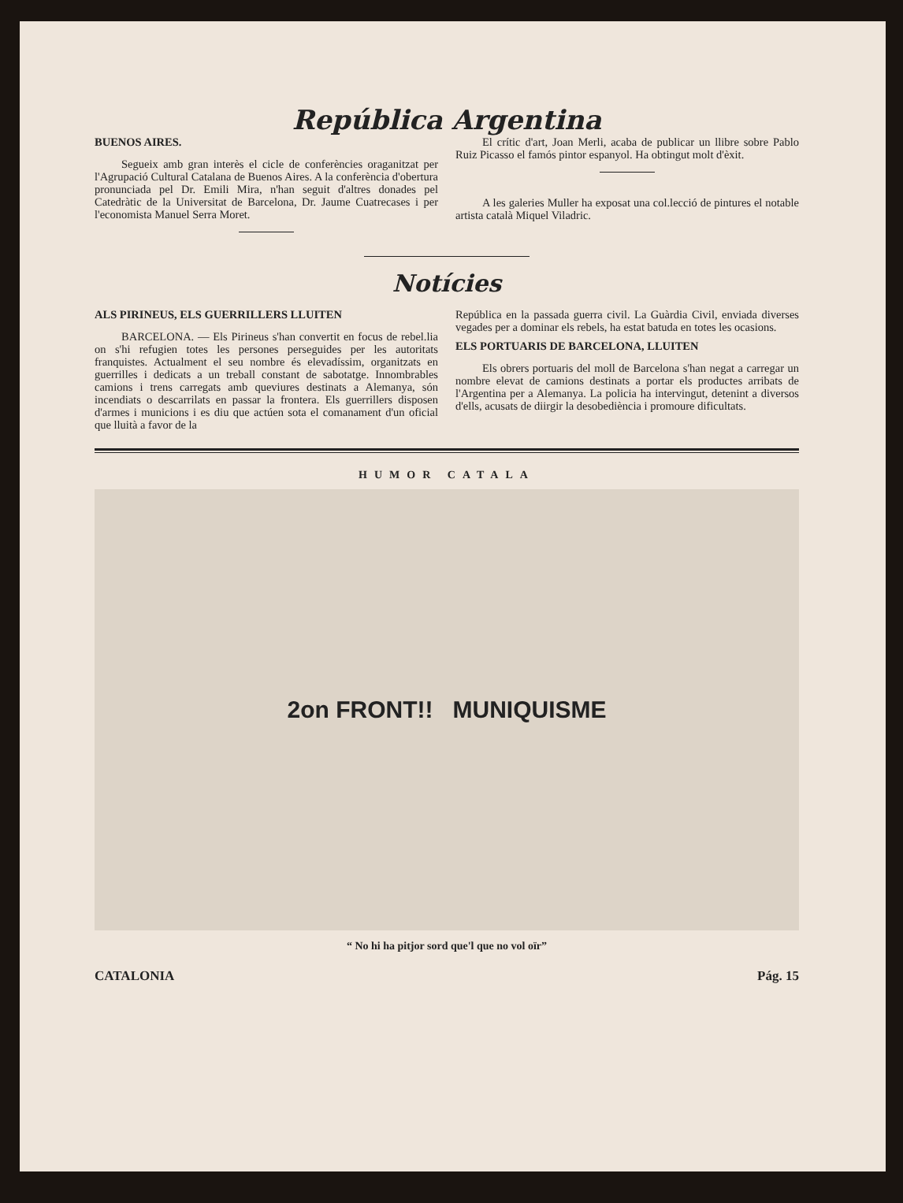República Argentina
BUENOS AIRES.
Segueix amb gran interès el cicle de conferències oraganitzat per l'Agrupació Cultural Catalana de Buenos Aires. A la conferència d'obertura pronunciada pel Dr. Emili Mira, n'han seguit d'altres donades pel Catedràtic de la Universitat de Barcelona, Dr. Jaume Cuatrecases i per l'economista Manuel Serra Moret.
El crític d'art, Joan Merli, acaba de publicar un llibre sobre Pablo Ruiz Picasso el famós pintor espanyol. Ha obtingut molt d'èxit.
A les galeries Muller ha exposat una col.lecció de pintures el notable artista català Miquel Viladric.
Notícies
ALS PIRINEUS, ELS GUERRILLERS LLUITEN
BARCELONA. — Els Pirineus s'han convertit en focus de rebel.lia on s'hi refugien totes les persones perseguides per les autoritats franquistes. Actualment el seu nombre és elevadíssim, organitzats en guerrilles i dedicats a un treball constant de sabotatge. Innombrables camions i trens carregats amb queviures destinats a Alemanya, són incendiats o descarrilats en passar la frontera. Els guerrillers disposen d'armes i municions i es diu que actúen sota el comanament d'un oficial que lluità a favor de la
República en la passada guerra civil. La Guàrdia Civil, enviada diverses vegades per a dominar els rebels, ha estat batuda en totes les ocasions.
ELS PORTUARIS DE BARCELONA, LLUITEN
Els obrers portuaris del moll de Barcelona s'han negat a carregar un nombre elevat de camions destinats a portar els productes arribats de l'Argentina per a Alemanya. La policia ha intervingut, detenint a diversos d'ells, acusats de diirgir la desobediència i promoure dificultats.
HUMOR CATALA
2on FRONT!! MUNIQUISME
“ No hi ha pitjor sord que'l que no vol oïr”
CATALONIA Pág. 15